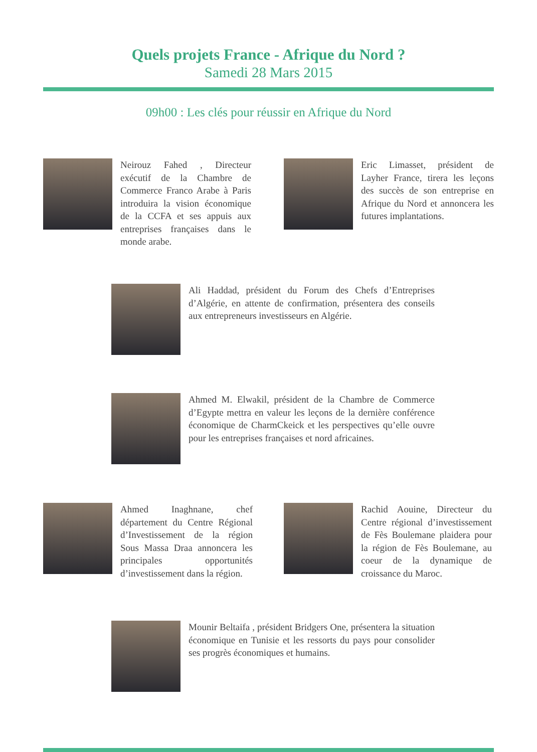Quels projets France - Afrique du Nord ?
Samedi 28 Mars 2015
09h00 : Les clés pour réussir en Afrique du Nord
Neirouz Fahed , Directeur exécutif de la Chambre de Commerce Franco Arabe à Paris introduira la vision économique de la CCFA et ses appuis aux entreprises françaises dans le monde arabe.
Eric Limasset, président de Layher France, tirera les leçons des succès de son entreprise en Afrique du Nord et annoncera les futures implantations.
Ali Haddad, président du Forum des Chefs d’Entreprises d’Algérie, en attente de confirmation, présentera des conseils aux entrepreneurs investisseurs en Algérie.
Ahmed M. Elwakil, président de la Chambre de Commerce d’Egypte mettra en valeur les leçons de la dernière conférence économique de CharmCkeick et les perspectives qu’elle ouvre pour les entreprises françaises et nord africaines.
Ahmed Inaghnane, chef département du Centre Régional d’Investissement de la région Sous Massa Draa annoncera les principales opportunités d’investissement dans la région.
Rachid Aouine, Directeur du Centre régional d’investissement de Fès Boulemane plaidera pour la région de Fès Boulemane, au coeur de la dynamique de croissance du Maroc.
Mounir Beltaifa , président Bridgers One, présentera la situation économique en Tunisie et les ressorts du pays pour consolider ses progrès économiques et humains.